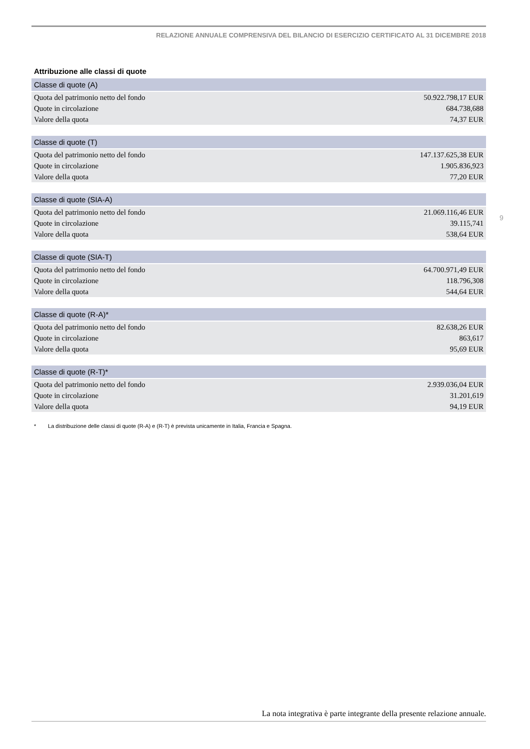RELAZIONE ANNUALE COMPRENSIVA DEL BILANCIO DI ESERCIZIO CERTIFICATO AL 31 DICEMBRE 2018
Attribuzione alle classi di quote
| Classe di quote (A) | |
| --- | --- |
| Quota del patrimonio netto del fondo | 50.922.798,17 EUR |
| Quote in circolazione | 684.738,688 |
| Valore della quota | 74,37 EUR |
| Classe di quote (T) | |
| --- | --- |
| Quota del patrimonio netto del fondo | 147.137.625,38 EUR |
| Quote in circolazione | 1.905.836,923 |
| Valore della quota | 77,20 EUR |
| Classe di quote (SIA-A) | |
| --- | --- |
| Quota del patrimonio netto del fondo | 21.069.116,46 EUR |
| Quote in circolazione | 39.115,741 |
| Valore della quota | 538,64 EUR |
| Classe di quote (SIA-T) | |
| --- | --- |
| Quota del patrimonio netto del fondo | 64.700.971,49 EUR |
| Quote in circolazione | 118.796,308 |
| Valore della quota | 544,64 EUR |
| Classe di quote (R-A)* | |
| --- | --- |
| Quota del patrimonio netto del fondo | 82.638,26 EUR |
| Quote in circolazione | 863,617 |
| Valore della quota | 95,69 EUR |
| Classe di quote (R-T)* | |
| --- | --- |
| Quota del patrimonio netto del fondo | 2.939.036,04 EUR |
| Quote in circolazione | 31.201,619 |
| Valore della quota | 94,19 EUR |
* La distribuzione delle classi di quote (R-A) e (R-T) è prevista unicamente in Italia, Francia e Spagna.
9
La nota integrativa è parte integrante della presente relazione annuale.